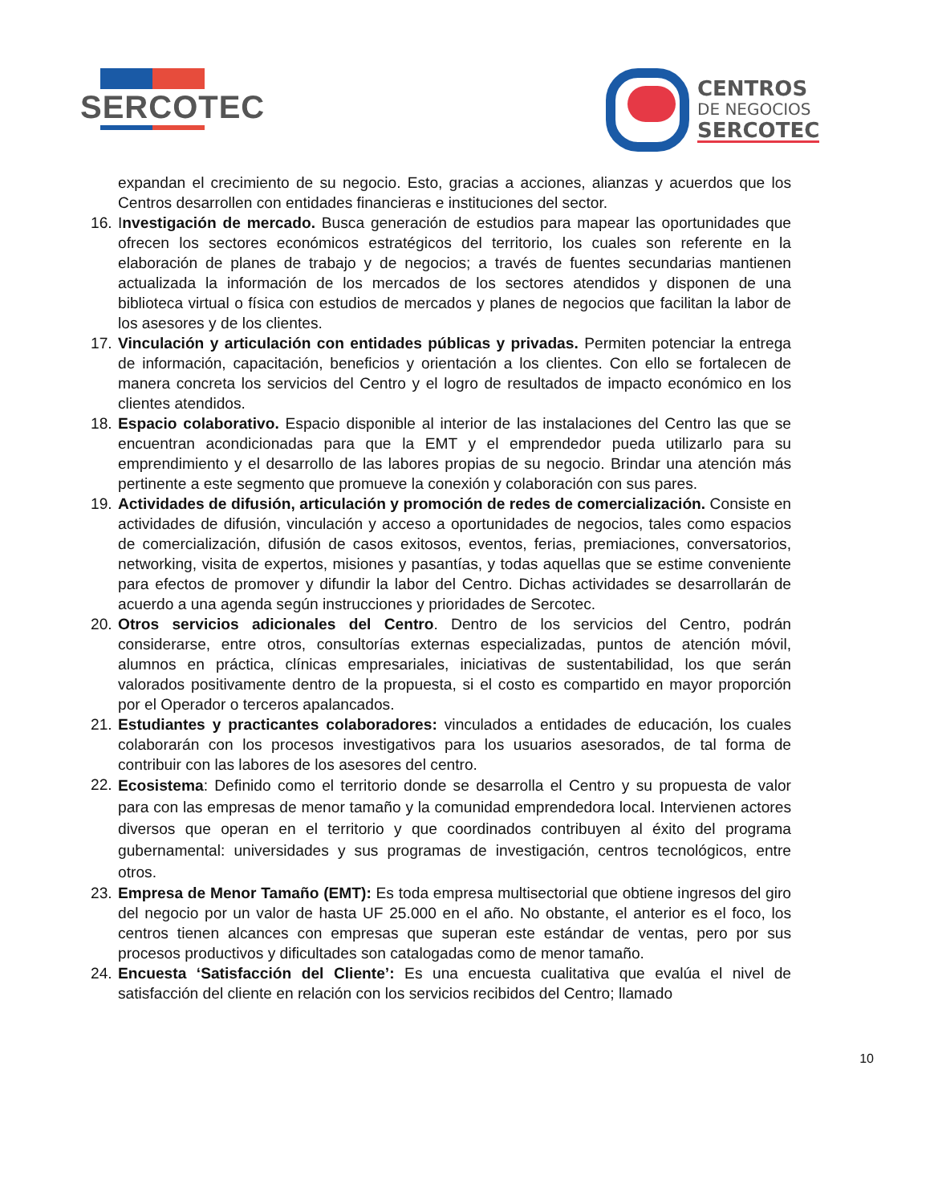SERCOTEC
CENTROS
DE NEGOCIOS
SERCOTEC
expandan el crecimiento de su negocio. Esto, gracias a acciones, alianzas y acuerdos que los Centros desarrollen con entidades financieras e instituciones del sector.
16.
Investigación de mercado. Busca generación de estudios para mapear las oportunidades que ofrecen los sectores económicos estratégicos del territorio, los cuales son referente en la elaboración de planes de trabajo y de negocios; a través de fuentes secundarias mantienen actualizada la información de los mercados de los sectores atendidos y disponen de una biblioteca virtual o física con estudios de mercados y planes de negocios que facilitan la labor de los asesores y de los clientes.
17.
Vinculación y articulación con entidades públicas y privadas. Permiten potenciar la entrega de información, capacitación, beneficios y orientación a los clientes. Con ello se fortalecen de manera concreta los servicios del Centro y el logro de resultados de impacto económico en los clientes atendidos.
18.
Espacio colaborativo. Espacio disponible al interior de las instalaciones del Centro las que se encuentran acondicionadas para que la EMT y el emprendedor pueda utilizarlo para su emprendimiento y el desarrollo de las labores propias de su negocio. Brindar una atención más pertinente a este segmento que promueve la conexión y colaboración con sus pares.
19.
Actividades de difusión, articulación y promoción de redes de comercialización. Consiste en actividades de difusión, vinculación y acceso a oportunidades de negocios, tales como espacios de comercialización, difusión de casos exitosos, eventos, ferias, premiaciones, conversatorios, networking, visita de expertos, misiones y pasantías, y todas aquellas que se estime conveniente para efectos de promover y difundir la labor del Centro. Dichas actividades se desarrollarán de acuerdo a una agenda según instrucciones y prioridades de Sercotec.
20.
Otros servicios adicionales del Centro. Dentro de los servicios del Centro, podrán considerarse, entre otros, consultorías externas especializadas, puntos de atención móvil, alumnos en práctica, clínicas empresariales, iniciativas de sustentabilidad, los que serán valorados positivamente dentro de la propuesta, si el costo es compartido en mayor proporción por el Operador o terceros apalancados.
21.
Estudiantes y practicantes colaboradores: vinculados a entidades de educación, los cuales colaborarán con los procesos investigativos para los usuarios asesorados, de tal forma de contribuir con las labores de los asesores del centro.
22.
Ecosistema: Definido como el territorio donde se desarrolla el Centro y su propuesta de valor para con las empresas de menor tamaño y la comunidad emprendedora local. Intervienen actores diversos que operan en el territorio y que coordinados contribuyen al éxito del programa gubernamental: universidades y sus programas de investigación, centros tecnológicos, entre otros.
23.
Empresa de Menor Tamaño (EMT): Es toda empresa multisectorial que obtiene ingresos del giro del negocio por un valor de hasta UF 25.000 en el año. No obstante, el anterior es el foco, los centros tienen alcances con empresas que superan este estándar de ventas, pero por sus procesos productivos y dificultades son catalogadas como de menor tamaño.
24.
Encuesta ‘Satisfacción del Cliente’: Es una encuesta cualitativa que evalúa el nivel de satisfacción del cliente en relación con los servicios recibidos del Centro; llamado
10